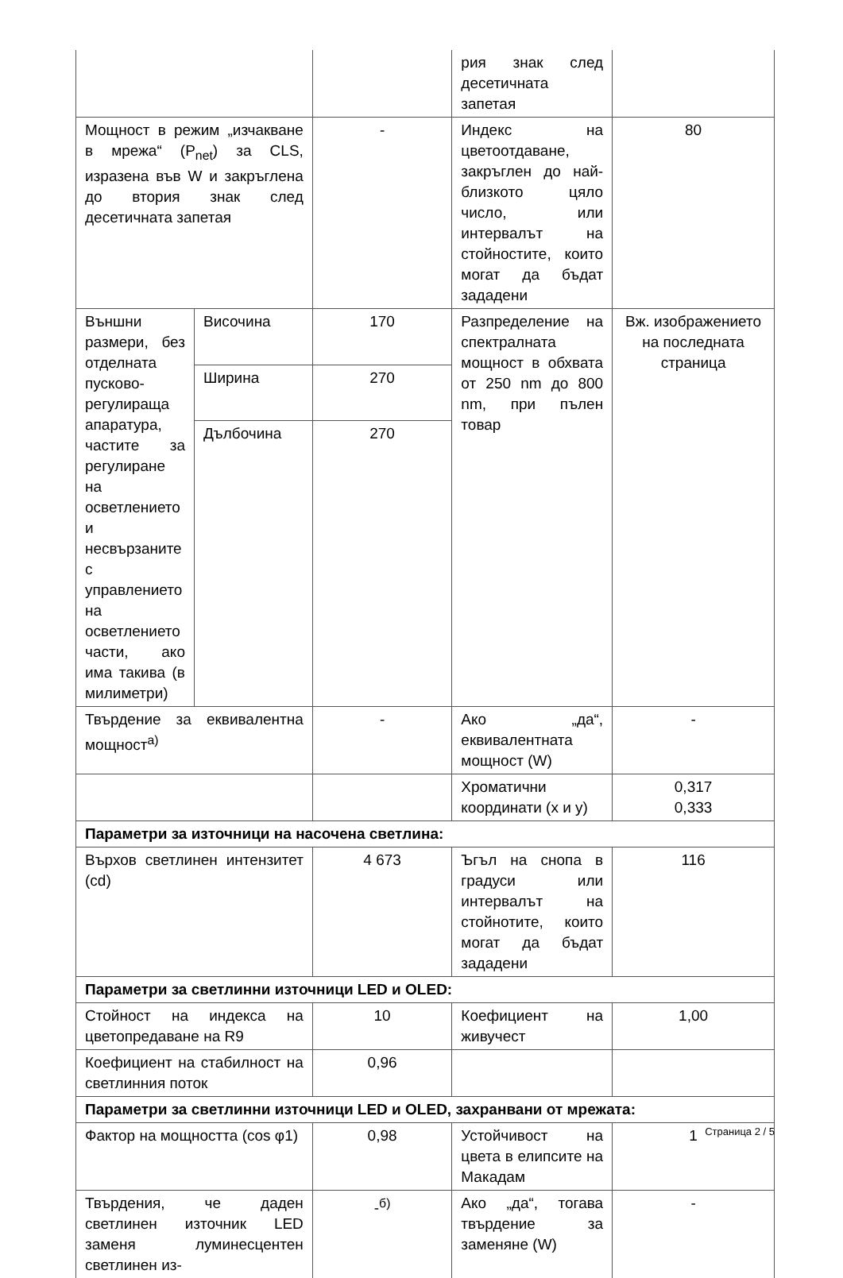| | | | рия знак след десетичната запетая | |
| Мощност в режим „изчакване в мрежа“ (P<sub>net</sub>) за CLS, изразена във W и закръглена до втория знак след десетичната запетая | | - | Индекс на цветоотдаване, закръглен до най-близкото цяло число, или интервалът на стойностите, които могат да бъдат зададени | 80 |
| Външни размери, без отделната пусково-регулираща апаратура, частите за регулиране на осветлението и несвързаните с управлението на осветлението части, ако има такива (в милиметри) | Височина | 170 | Разпределение на спектралната мощност в обхвата от 250 nm до 800 nm, при пълен товар | Вж. изображението на последната страница |
| | Ширина | 270 | | |
| | Дълбочина | 270 | | |
| Твърдение за еквивалентна мощност<sup>а)</sup> | | - | Ако „да“, еквивалентната мощност (W) | - |
| | | | Хроматични координати (x и y) | 0,317 0,333 |
| Параметри за източници на насочена светлина: | | | | |
| Върхов светлинен интензитет (cd) | | 4 673 | Ъгъл на снопа в градуси или интервалът на стойнотите, които могат да бъдат зададени | 116 |
| Параметри за светлинни източници LED и OLED: | | | | |
| Стойност на индекса на цветопредаване на R9 | | 10 | Коефициент на живучест | 1,00 |
| Коефициент на стабилност на светлинния поток | | 0,96 | | |
| Параметри за светлинни източници LED и OLED, захранвани от мрежата: | | | | |
| Фактор на мощността (cos φ1) | | 0,98 | Устойчивост на цвета в елипсите на Макадам | 1 |
| Твърдения, че даден светлинен източник LED заменя луминесцентен светлинен из- | | -<sup>б)</sup> | Ако „да“, тогава твърдение за заменяне (W) | - |
Страница 2 / 5